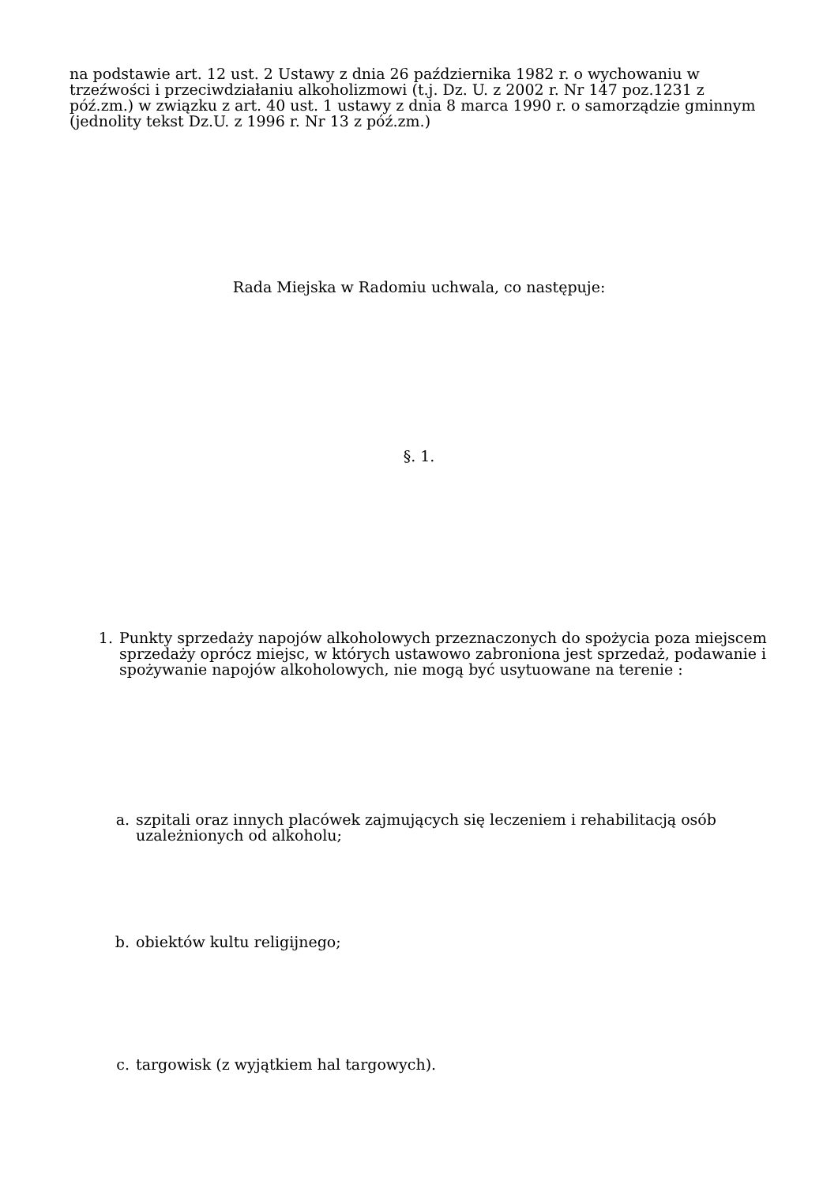na podstawie art. 12 ust. 2 Ustawy z dnia 26 października 1982 r. o wychowaniu w trzeźwości i przeciwdziałaniu alkoholizmowi (t.j. Dz. U. z 2002 r. Nr 147 poz.1231 z póź.zm.) w związku z art. 40 ust. 1 ustawy z dnia 8 marca 1990 r. o samorządzie gminnym (jednolity tekst Dz.U. z 1996 r. Nr 13 z póź.zm.)
Rada Miejska w Radomiu uchwala, co następuje:
§. 1.
1. Punkty sprzedaży napojów alkoholowych przeznaczonych do spożycia poza miejscem sprzedaży oprócz miejsc, w których ustawowo zabroniona jest sprzedaż, podawanie i spożywanie napojów alkoholowych, nie mogą być usytuowane na terenie :
a. szpitali oraz innych placówek zajmujących się leczeniem i rehabilitacją osób uzależnionych od alkoholu;
b. obiektów kultu religijnego;
c. targowisk (z wyjątkiem hal targowych).